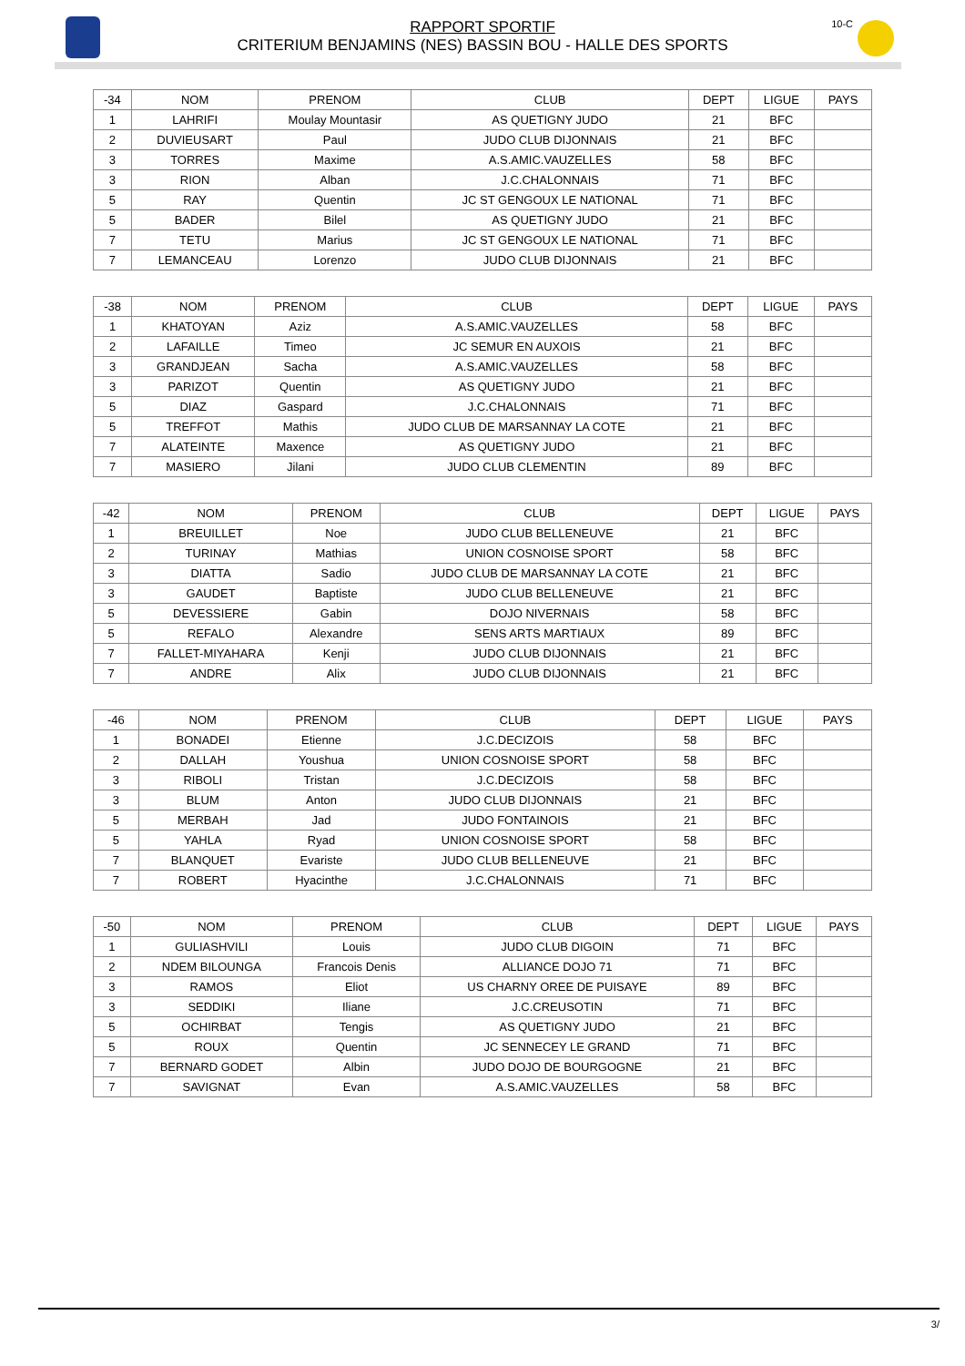10-C
RAPPORT SPORTIF
CRITERIUM BENJAMINS (NES) BASSIN BOU - HALLE DES SPORTS
| -34 | NOM | PRENOM | CLUB | DEPT | LIGUE | PAYS |
| --- | --- | --- | --- | --- | --- | --- |
| 1 | LAHRIFI | Moulay Mountasir | AS QUETIGNY JUDO | 21 | BFC | |
| 2 | DUVIEUSART | Paul | JUDO CLUB DIJONNAIS | 21 | BFC | |
| 3 | TORRES | Maxime | A.S.AMIC.VAUZELLES | 58 | BFC | |
| 3 | RION | Alban | J.C.CHALONNAIS | 71 | BFC | |
| 5 | RAY | Quentin | JC ST GENGOUX LE NATIONAL | 71 | BFC | |
| 5 | BADER | Bilel | AS QUETIGNY JUDO | 21 | BFC | |
| 7 | TETU | Marius | JC ST GENGOUX LE NATIONAL | 71 | BFC | |
| 7 | LEMANCEAU | Lorenzo | JUDO CLUB DIJONNAIS | 21 | BFC | |
| -38 | NOM | PRENOM | CLUB | DEPT | LIGUE | PAYS |
| --- | --- | --- | --- | --- | --- | --- |
| 1 | KHATOYAN | Aziz | A.S.AMIC.VAUZELLES | 58 | BFC | |
| 2 | LAFAILLE | Timeo | JC SEMUR EN AUXOIS | 21 | BFC | |
| 3 | GRANDJEAN | Sacha | A.S.AMIC.VAUZELLES | 58 | BFC | |
| 3 | PARIZOT | Quentin | AS QUETIGNY JUDO | 21 | BFC | |
| 5 | DIAZ | Gaspard | J.C.CHALONNAIS | 71 | BFC | |
| 5 | TREFFOT | Mathis | JUDO CLUB DE MARSANNAY LA COTE | 21 | BFC | |
| 7 | ALATEINTE | Maxence | AS QUETIGNY JUDO | 21 | BFC | |
| 7 | MASIERO | Jilani | JUDO CLUB CLEMENTIN | 89 | BFC | |
| -42 | NOM | PRENOM | CLUB | DEPT | LIGUE | PAYS |
| --- | --- | --- | --- | --- | --- | --- |
| 1 | BREUILLET | Noe | JUDO CLUB BELLENEUVE | 21 | BFC | |
| 2 | TURINAY | Mathias | UNION COSNOISE SPORT | 58 | BFC | |
| 3 | DIATTA | Sadio | JUDO CLUB DE MARSANNAY LA COTE | 21 | BFC | |
| 3 | GAUDET | Baptiste | JUDO CLUB BELLENEUVE | 21 | BFC | |
| 5 | DEVESSIERE | Gabin | DOJO NIVERNAIS | 58 | BFC | |
| 5 | REFALO | Alexandre | SENS ARTS MARTIAUX | 89 | BFC | |
| 7 | FALLET-MIYAHARA | Kenji | JUDO CLUB DIJONNAIS | 21 | BFC | |
| 7 | ANDRE | Alix | JUDO CLUB DIJONNAIS | 21 | BFC | |
| -46 | NOM | PRENOM | CLUB | DEPT | LIGUE | PAYS |
| --- | --- | --- | --- | --- | --- | --- |
| 1 | BONADEI | Etienne | J.C.DECIZOIS | 58 | BFC | |
| 2 | DALLAH | Youshua | UNION COSNOISE SPORT | 58 | BFC | |
| 3 | RIBOLI | Tristan | J.C.DECIZOIS | 58 | BFC | |
| 3 | BLUM | Anton | JUDO CLUB DIJONNAIS | 21 | BFC | |
| 5 | MERBAH | Jad | JUDO FONTAINOIS | 21 | BFC | |
| 5 | YAHLA | Ryad | UNION COSNOISE SPORT | 58 | BFC | |
| 7 | BLANQUET | Evariste | JUDO CLUB BELLENEUVE | 21 | BFC | |
| 7 | ROBERT | Hyacinthe | J.C.CHALONNAIS | 71 | BFC | |
| -50 | NOM | PRENOM | CLUB | DEPT | LIGUE | PAYS |
| --- | --- | --- | --- | --- | --- | --- |
| 1 | GULIASHVILI | Louis | JUDO CLUB DIGOIN | 71 | BFC | |
| 2 | NDEM BILOUNGA | Francois Denis | ALLIANCE DOJO 71 | 71 | BFC | |
| 3 | RAMOS | Eliot | US CHARNY OREE DE PUISAYE | 89 | BFC | |
| 3 | SEDDIKI | Iliane | J.C.CREUSOTIN | 71 | BFC | |
| 5 | OCHIRBAT | Tengis | AS QUETIGNY JUDO | 21 | BFC | |
| 5 | ROUX | Quentin | JC SENNECEY LE GRAND | 71 | BFC | |
| 7 | BERNARD GODET | Albin | JUDO DOJO DE BOURGOGNE | 21 | BFC | |
| 7 | SAVIGNAT | Evan | A.S.AMIC.VAUZELLES | 58 | BFC | |
3/